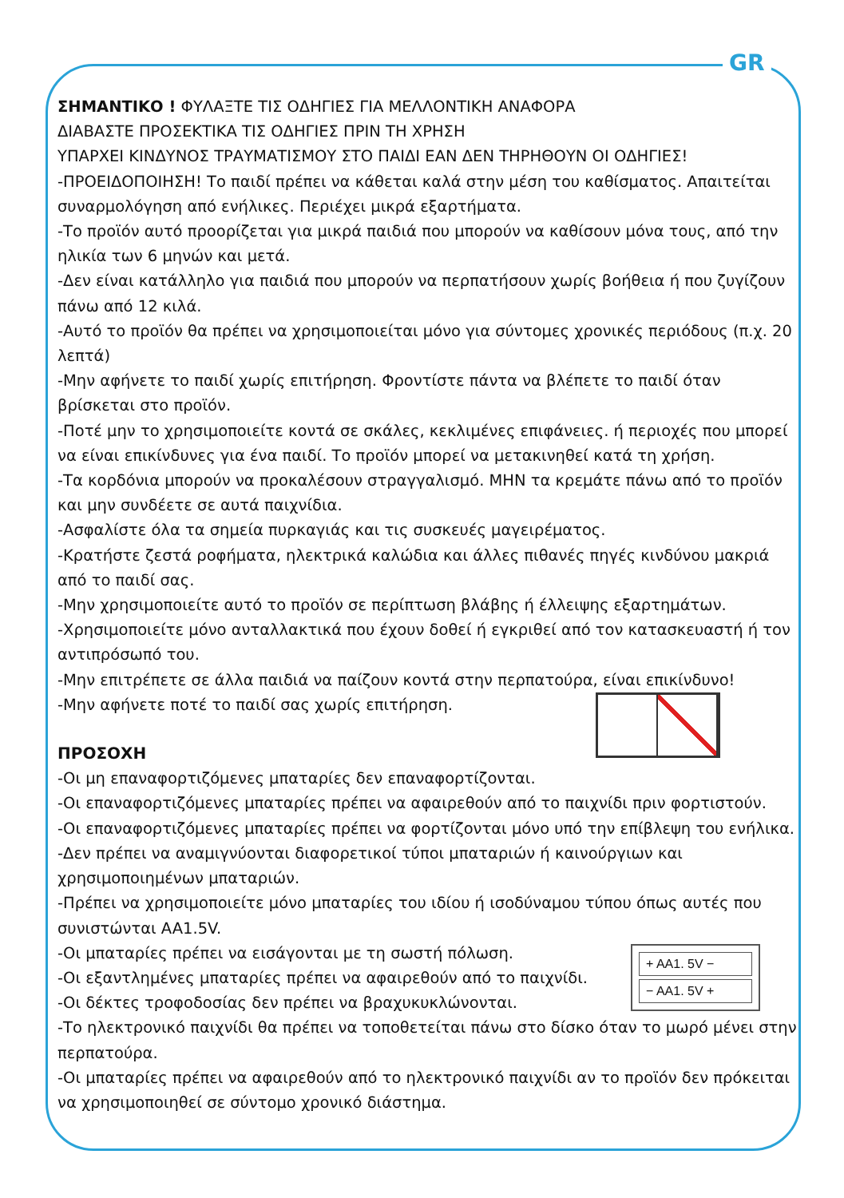GR
ΣΗΜΑΝΤΙΚΟ ! ΦΥΛΑΞΤΕ ΤΙΣ ΟΔΗΓΙΕΣ ΓΙΑ ΜΕΛΛΟΝΤΙΚΗ ΑΝΑΦΟΡΑ
ΔΙΑΒΑΣΤΕ ΠΡΟΣΕΚΤΙΚΑ ΤΙΣ ΟΔΗΓΙΕΣ ΠΡΙΝ ΤΗ ΧΡΗΣΗ
ΥΠΑΡΧΕΙ ΚΙΝΔΥΝΟΣ ΤΡΑΥΜΑΤΙΣΜΟΥ ΣΤΟ ΠΑΙΔΙ ΕΑΝ ΔΕΝ ΤΗΡΗΘΟΥΝ ΟΙ ΟΔΗΓΙΕΣ!
-ΠΡΟΕΙΔΟΠΟΙΗΣΗ! Το παιδί πρέπει να κάθεται καλά στην μέση του καθίσματος. Απαιτείται συναρμολόγηση από ενήλικες. Περιέχει μικρά εξαρτήματα.
-Το προϊόν αυτό προορίζεται για μικρά παιδιά που μπορούν να καθίσουν μόνα τους, από την ηλικία των 6 μηνών και μετά.
-Δεν είναι κατάλληλο για παιδιά που μπορούν να περπατήσουν χωρίς βοήθεια ή που ζυγίζουν πάνω από 12 κιλά.
-Αυτό το προϊόν θα πρέπει να χρησιμοποιείται μόνο για σύντομες χρονικές περιόδους (π.χ. 20 λεπτά)
-Μην αφήνετε το παιδί χωρίς επιτήρηση. Φροντίστε πάντα να βλέπετε το παιδί όταν βρίσκεται στο προϊόν.
-Ποτέ μην το χρησιμοποιείτε κοντά σε σκάλες, κεκλιμένες επιφάνειες. ή περιοχές που μπορεί να είναι επικίνδυνες για ένα παιδί. Το προϊόν μπορεί να μετακινηθεί κατά τη χρήση.
-Τα κορδόνια μπορούν να προκαλέσουν στραγγαλισμό. ΜΗΝ τα κρεμάτε πάνω από το προϊόν και μην συνδέετε σε αυτά παιχνίδια.
-Ασφαλίστε όλα τα σημεία πυρκαγιάς και τις συσκευές μαγειρέματος.
-Κρατήστε ζεστά ροφήματα, ηλεκτρικά καλώδια και άλλες πιθανές πηγές κινδύνου μακριά από το παιδί σας.
-Μην χρησιμοποιείτε αυτό το προϊόν σε περίπτωση βλάβης ή έλλειψης εξαρτημάτων.
-Χρησιμοποιείτε μόνο ανταλλακτικά που έχουν δοθεί ή εγκριθεί από τον κατασκευαστή ή τον αντιπρόσωπό του.
-Μην επιτρέπετε σε άλλα παιδιά να παίζουν κοντά στην περπατούρα, είναι επικίνδυνο!
-Μην αφήνετε ποτέ το παιδί σας χωρίς επιτήρηση.
ΠΡΟΣΟΧΗ
-Οι μη επαναφορτιζόμενες μπαταρίες δεν επαναφορτίζονται.
-Οι επαναφορτιζόμενες μπαταρίες πρέπει να αφαιρεθούν από το παιχνίδι πριν φορτιστούν.
-Οι επαναφορτιζόμενες μπαταρίες πρέπει να φορτίζονται μόνο υπό την επίβλεψη του ενήλικα.
-Δεν πρέπει να αναμιγνύονται διαφορετικοί τύποι μπαταριών ή καινούργιων και χρησιμοποιημένων μπαταριών.
-Πρέπει να χρησιμοποιείτε μόνο μπαταρίες του ιδίου ή ισοδύναμου τύπου όπως αυτές που συνιστώνται AA1.5V.
+ AA1. 5V −
− AA1. 5V +
-Οι μπαταρίες πρέπει να εισάγονται με τη σωστή πόλωση.
-Οι εξαντλημένες μπαταρίες πρέπει να αφαιρεθούν από το παιχνίδι.
-Οι δέκτες τροφοδοσίας δεν πρέπει να βραχυκυκλώνονται.
-Το ηλεκτρονικό παιχνίδι θα πρέπει να τοποθετείται πάνω στο δίσκο όταν το μωρό μένει στην περπατούρα.
-Οι μπαταρίες πρέπει να αφαιρεθούν από το ηλεκτρονικό παιχνίδι αν το προϊόν δεν πρόκειται να χρησιμοποιηθεί σε σύντομο χρονικό διάστημα.